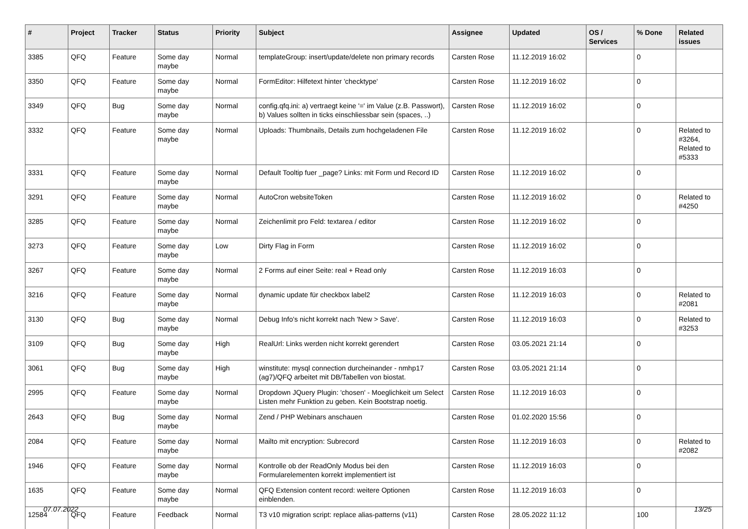| # | Project | Tracker | Status | Priority | Subject | Assignee | Updated | OS / Services | % Done | Related issues |
| --- | --- | --- | --- | --- | --- | --- | --- | --- | --- | --- |
| 3385 | QFQ | Feature | Some day maybe | Normal | templateGroup: insert/update/delete non primary records | Carsten Rose | 11.12.2019 16:02 | | 0 | |
| 3350 | QFQ | Feature | Some day maybe | Normal | FormEditor: Hilfetext hinter 'checktype' | Carsten Rose | 11.12.2019 16:02 | | 0 | |
| 3349 | QFQ | Bug | Some day maybe | Normal | config.qfq.ini: a) vertraegt keine '=' im Value (z.B. Passwort), b) Values sollten in ticks einschliessbar sein (spaces, ..) | Carsten Rose | 11.12.2019 16:02 | | 0 | |
| 3332 | QFQ | Feature | Some day maybe | Normal | Uploads: Thumbnails, Details zum hochgeladenen File | Carsten Rose | 11.12.2019 16:02 | | 0 | Related to #3264, Related to #5333 |
| 3331 | QFQ | Feature | Some day maybe | Normal | Default Tooltip fuer _page? Links: mit Form und Record ID | Carsten Rose | 11.12.2019 16:02 | | 0 | |
| 3291 | QFQ | Feature | Some day maybe | Normal | AutoCron websiteToken | Carsten Rose | 11.12.2019 16:02 | | 0 | Related to #4250 |
| 3285 | QFQ | Feature | Some day maybe | Normal | Zeichenlimit pro Feld: textarea / editor | Carsten Rose | 11.12.2019 16:02 | | 0 | |
| 3273 | QFQ | Feature | Some day maybe | Low | Dirty Flag in Form | Carsten Rose | 11.12.2019 16:02 | | 0 | |
| 3267 | QFQ | Feature | Some day maybe | Normal | 2 Forms auf einer Seite: real + Read only | Carsten Rose | 11.12.2019 16:03 | | 0 | |
| 3216 | QFQ | Feature | Some day maybe | Normal | dynamic update für checkbox label2 | Carsten Rose | 11.12.2019 16:03 | | 0 | Related to #2081 |
| 3130 | QFQ | Bug | Some day maybe | Normal | Debug Info's nicht korrekt nach 'New > Save'. | Carsten Rose | 11.12.2019 16:03 | | 0 | Related to #3253 |
| 3109 | QFQ | Bug | Some day maybe | High | RealUrl: Links werden nicht korrekt gerendert | Carsten Rose | 03.05.2021 21:14 | | 0 | |
| 3061 | QFQ | Bug | Some day maybe | High | winstitute: mysql connection durcheinander - nmhp17 (ag7)/QFQ arbeitet mit DB/Tabellen von biostat. | Carsten Rose | 03.05.2021 21:14 | | 0 | |
| 2995 | QFQ | Feature | Some day maybe | Normal | Dropdown JQuery Plugin: 'chosen' - Moeglichkeit um Select Listen mehr Funktion zu geben. Kein Bootstrap noetig. | Carsten Rose | 11.12.2019 16:03 | | 0 | |
| 2643 | QFQ | Bug | Some day maybe | Normal | Zend / PHP Webinars anschauen | Carsten Rose | 01.02.2020 15:56 | | 0 | |
| 2084 | QFQ | Feature | Some day maybe | Normal | Mailto mit encryption: Subrecord | Carsten Rose | 11.12.2019 16:03 | | 0 | Related to #2082 |
| 1946 | QFQ | Feature | Some day maybe | Normal | Kontrolle ob der ReadOnly Modus bei den Formularelementen korrekt implementiert ist | Carsten Rose | 11.12.2019 16:03 | | 0 | |
| 1635 | QFQ | Feature | Some day maybe | Normal | QFQ Extension content record: weitere Optionen einblenden. | Carsten Rose | 11.12.2019 16:03 | | 0 | |
| 12584 | QFQ | Feature | Feedback | Normal | T3 v10 migration script: replace alias-patterns (v11) | Carsten Rose | 28.05.2022 11:12 | | 100 | |
07.07.2022 13/25